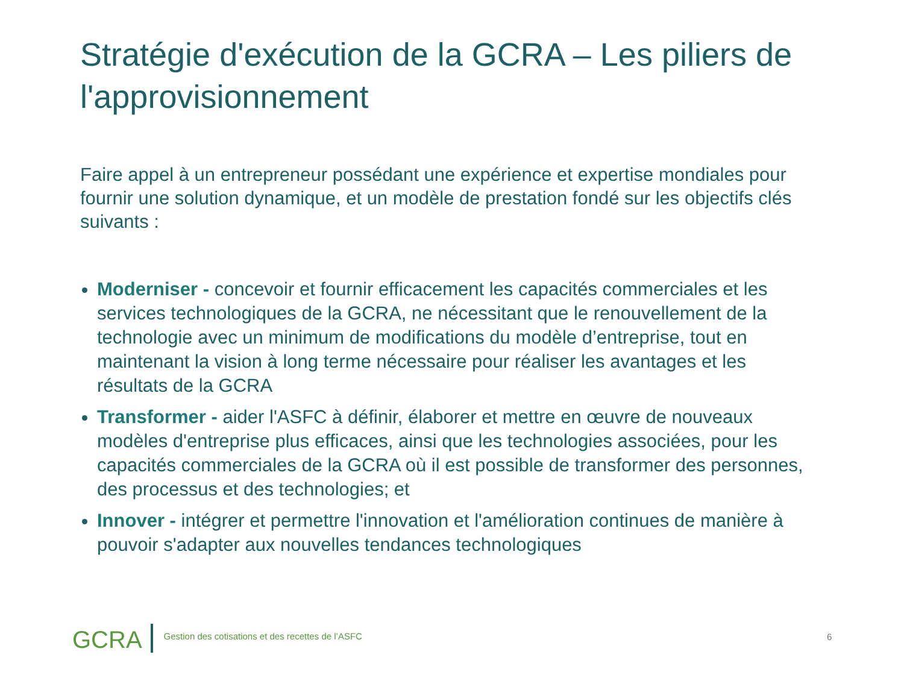Stratégie d'exécution de la GCRA – Les piliers de l'approvisionnement
Faire appel à un entrepreneur possédant une expérience et expertise mondiales pour fournir une solution dynamique, et un modèle de prestation fondé sur les objectifs clés suivants :
Moderniser - concevoir et fournir efficacement les capacités commerciales et les services technologiques de la GCRA, ne nécessitant que le renouvellement de la technologie avec un minimum de modifications du modèle d’entreprise, tout en maintenant la vision à long terme nécessaire pour réaliser les avantages et les résultats de la GCRA
Transformer - aider l'ASFC à définir, élaborer et mettre en œuvre de nouveaux modèles d'entreprise plus efficaces, ainsi que les technologies associées, pour les capacités commerciales de la GCRA où il est possible de transformer des personnes, des processus et des technologies; et
Innover - intégrer et permettre l'innovation et l'amélioration continues de manière à pouvoir s'adapter aux nouvelles tendances technologiques
GCRA
Gestion des cotisations et des recettes de l’ASFC
6